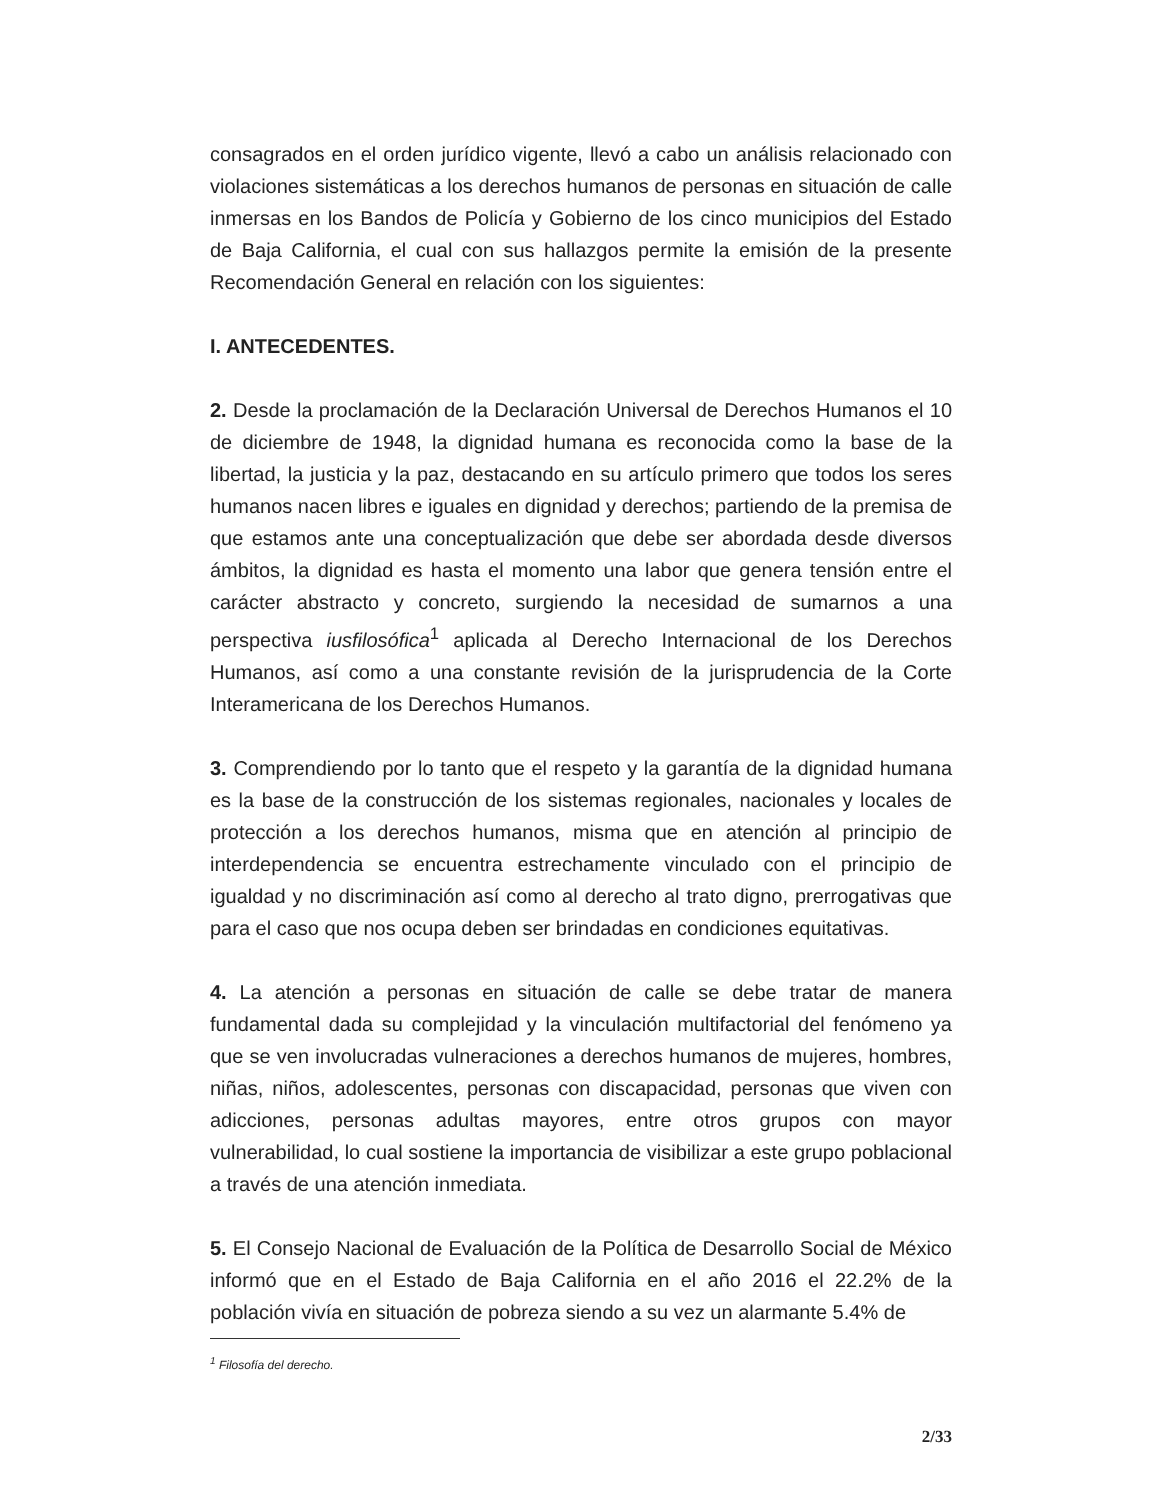consagrados en el orden jurídico vigente, llevó a cabo un análisis relacionado con violaciones sistemáticas a los derechos humanos de personas en situación de calle inmersas en los Bandos de Policía y Gobierno de los cinco municipios del Estado de Baja California, el cual con sus hallazgos permite la emisión de la presente Recomendación General en relación con los siguientes:
I. ANTECEDENTES.
2. Desde la proclamación de la Declaración Universal de Derechos Humanos el 10 de diciembre de 1948, la dignidad humana es reconocida como la base de la libertad, la justicia y la paz, destacando en su artículo primero que todos los seres humanos nacen libres e iguales en dignidad y derechos; partiendo de la premisa de que estamos ante una conceptualización que debe ser abordada desde diversos ámbitos, la dignidad es hasta el momento una labor que genera tensión entre el carácter abstracto y concreto, surgiendo la necesidad de sumarnos a una perspectiva iusfilosófica<sup>1</sup> aplicada al Derecho Internacional de los Derechos Humanos, así como a una constante revisión de la jurisprudencia de la Corte Interamericana de los Derechos Humanos.
3. Comprendiendo por lo tanto que el respeto y la garantía de la dignidad humana es la base de la construcción de los sistemas regionales, nacionales y locales de protección a los derechos humanos, misma que en atención al principio de interdependencia se encuentra estrechamente vinculado con el principio de igualdad y no discriminación así como al derecho al trato digno, prerrogativas que para el caso que nos ocupa deben ser brindadas en condiciones equitativas.
4. La atención a personas en situación de calle se debe tratar de manera fundamental dada su complejidad y la vinculación multifactorial del fenómeno ya que se ven involucradas vulneraciones a derechos humanos de mujeres, hombres, niñas, niños, adolescentes, personas con discapacidad, personas que viven con adicciones, personas adultas mayores, entre otros grupos con mayor vulnerabilidad, lo cual sostiene la importancia de visibilizar a este grupo poblacional a través de una atención inmediata.
5. El Consejo Nacional de Evaluación de la Política de Desarrollo Social de México informó que en el Estado de Baja California en el año 2016 el 22.2% de la población vivía en situación de pobreza siendo a su vez un alarmante 5.4% de
<sup>1</sup> Filosofía del derecho.
2/33